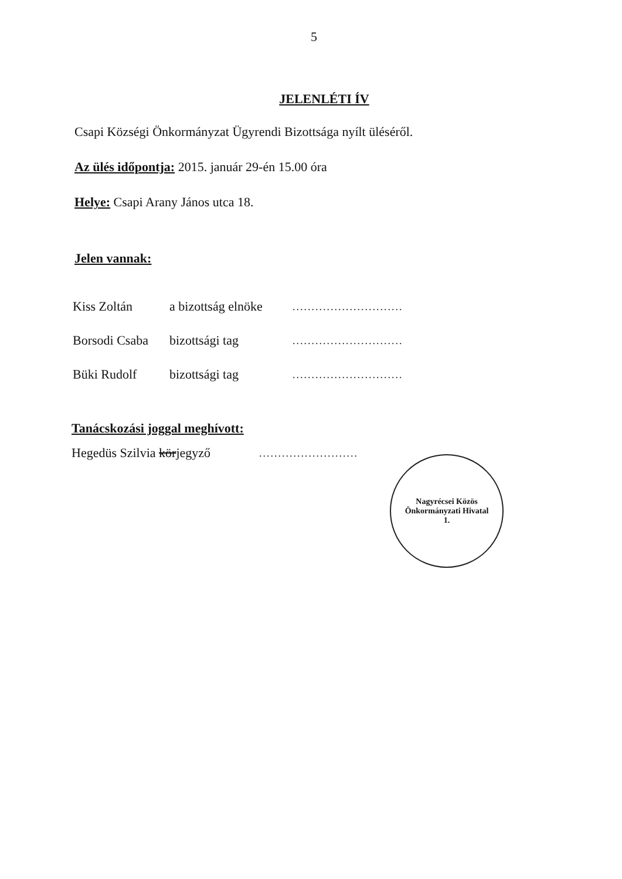5
JELENLÉTI ÍV
Csapi Községi Önkormányzat Ügyrendi Bizottsága nyílt üléséről.
Az ülés időpontja: 2015. január 29-én 15.00 óra
Helye: Csapi Arany János utca 18.
Jelen vannak:
Kiss Zoltán a bizottság elnöke.............................
Borsodi Csaba bizottsági tag.............................
Büki Rudolf bizottsági tag.............................
Tanácskozási joggal meghívott:
Hegedüs Szilvia körjegyző..........................
Nagyrécsei Közös Önkormányzati Hivatal
1.